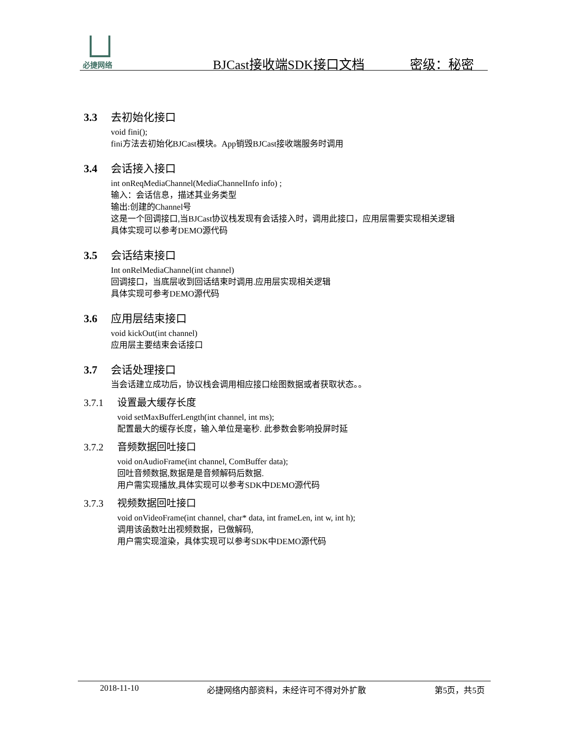必捷网络
BJCast接收端SDK接口文档 密级：秘密
3.3 去初始化接口
void fini();
fini方法去初始化BJCast模块。App销毁BJCast接收端服务时调用
3.4 会话接入接口
int onReqMediaChannel(MediaChannelInfo info) ;
输入：会话信息，描述其业务类型
输出:创建的Channel号
这是一个回调接口,当BJCast协议栈发现有会话接入时，调用此接口，应用层需要实现相关逻辑
具体实现可以参考DEMO源代码
3.5 会话结束接口
Int onRelMediaChannel(int channel)
回调接口，当底层收到回话结束时调用.应用层实现相关逻辑
具体实现可参考DEMO源代码
3.6 应用层结束接口
void kickOut(int channel)
应用层主要结束会话接口
3.7 会话处理接口
当会话建立成功后，协议栈会调用相应接口绘图数据或者获取状态。。
3.7.1 设置最大缓存长度
void setMaxBufferLength(int channel, int ms);
配置最大的缓存长度，输入单位是毫秒. 此参数会影响投屏时延
3.7.2 音频数据回吐接口
void onAudioFrame(int channel, ComBuffer data);
回吐音频数据,数据是是音频解码后数据.
用户需实现播放,具体实现可以参考SDK中DEMO源代码
3.7.3 视频数据回吐接口
void onVideoFrame(int channel, char* data, int frameLen, int w, int h);
调用该函数吐出视频数据，已做解码,
用户需实现渲染，具体实现可以参考SDK中DEMO源代码
2018-11-10 必捷网络内部资料，未经许可不得对外扩散 第5页，共5页